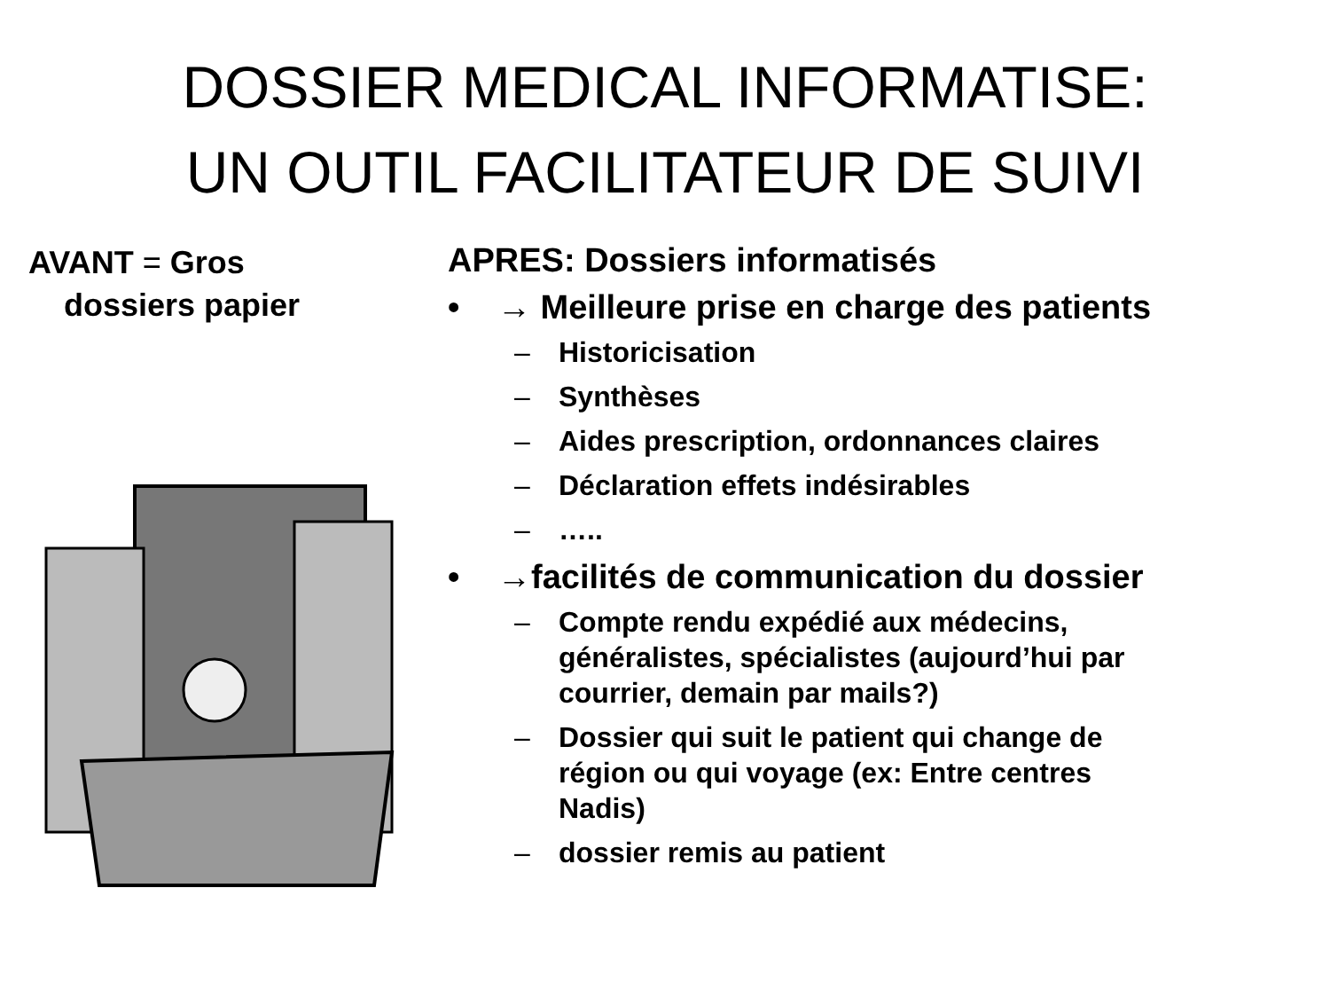DOSSIER MEDICAL INFORMATISE:
UN OUTIL FACILITATEUR DE SUIVI
AVANT = Gros
dossiers papier
APRES: Dossiers informatisés
• → Meilleure prise en charge des patients
– Historicisation
– Synthèses
– Aides prescription, ordonnances claires
– Déclaration effets indésirables
– …..
• →facilités de communication du dossier
– Compte rendu expédié aux médecins, généralistes, spécialistes (aujourd’hui par courrier, demain par mails?)
– Dossier qui suit le patient qui change de région ou qui voyage (ex: Entre centres Nadis)
– dossier remis au patient